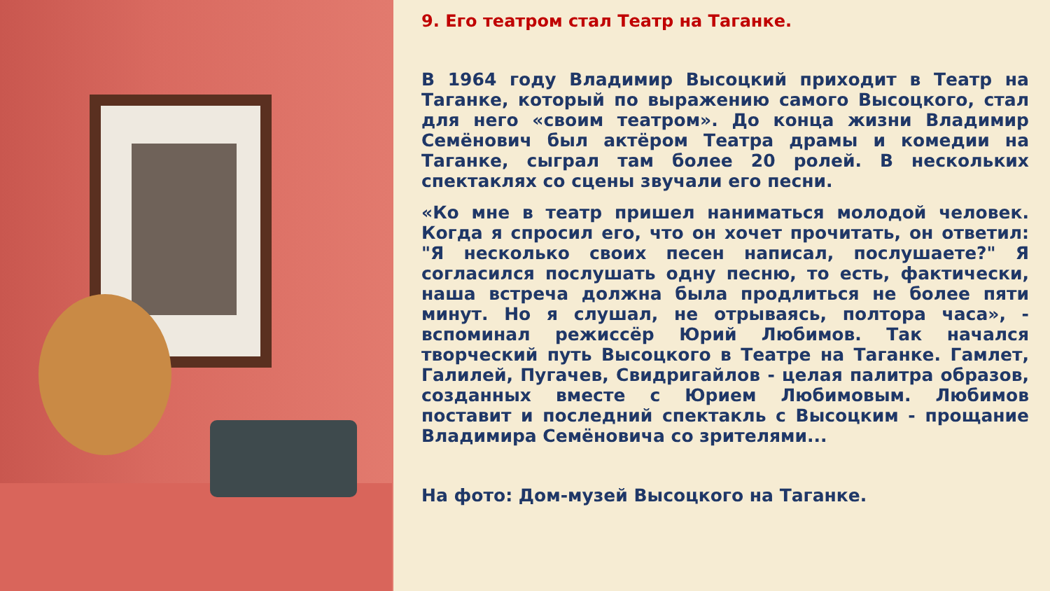9. Его театром стал Театр на Таганке.
В 1964 году Владимир Высоцкий приходит в Театр на Таганке, который по выражению самого Высоцкого, стал для него «своим театром». До конца жизни Владимир Семёнович был актёром Театра драмы и комедии на Таганке, сыграл там более 20 ролей. В нескольких спектаклях со сцены звучали его песни.
«Ко мне в театр пришел наниматься молодой человек. Когда я спросил его, что он хочет прочитать, он ответил: "Я несколько своих песен написал, послушаете?" Я согласился послушать одну песню, то есть, фактически, наша встреча должна была продлиться не более пяти минут. Но я слушал, не отрываясь, полтора часа», - вспоминал режиссёр Юрий Любимов. Так начался творческий путь Высоцкого в Театре на Таганке. Гамлет, Галилей, Пугачев, Свидригайлов - целая палитра образов, созданных вместе с Юрием Любимовым. Любимов поставит и последний спектакль с Высоцким - прощание Владимира Семёновича со зрителями...
На фото: Дом-музей Высоцкого на Таганке.